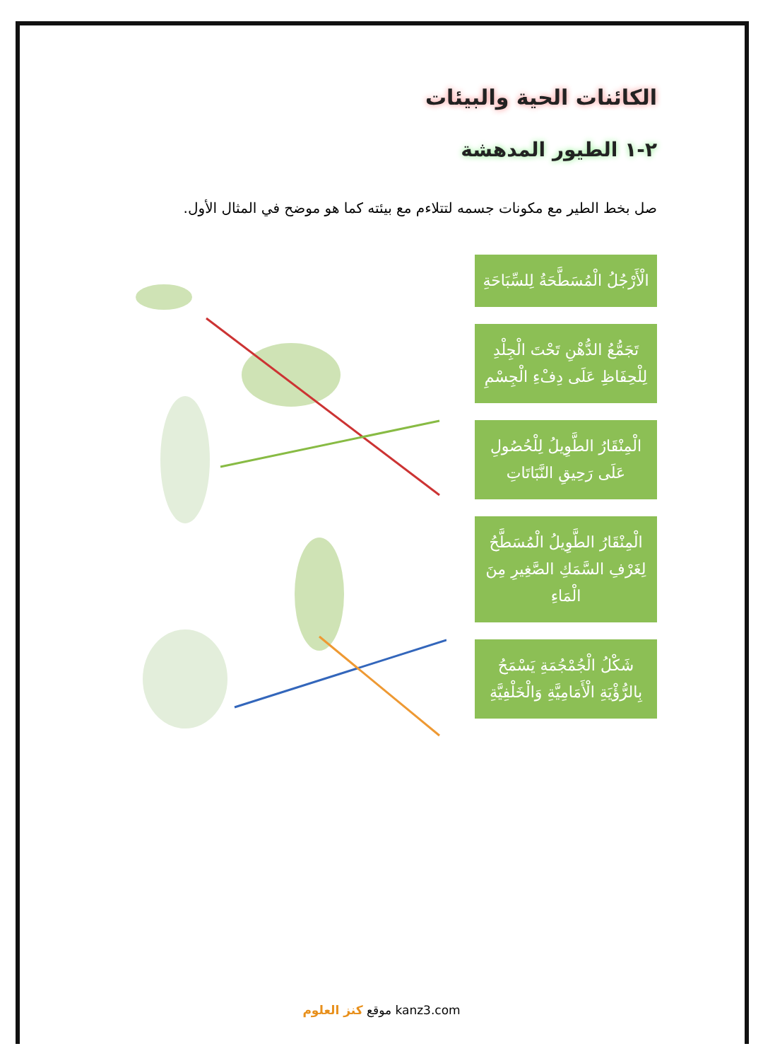الكائنات الحية والبيئات
٢-١ الطيور المدهشة
صل بخط الطير مع مكونات جسمه لتتلاءم مع بيئته كما هو موضح في المثال الأول.
الْأَرْجُلُ الْمُسَطَّحَةُ لِلسِّبَاحَةِ
تَجَمُّعُ الدُّهْنِ تَحْتَ الْجِلْدِ لِلْحِفَاظِ عَلَى دِفْءِ الْجِسْمِ
الْمِنْقَارُ الطَّوِيلُ لِلْحُصُولِ عَلَى رَحِيقِ النَّبَاتَاتِ
الْمِنْقَارُ الطَّوِيلُ الْمُسَطَّحُ لِغَرْفِ السَّمَكِ الصَّغِيرِ مِنَ الْمَاءِ
شَكْلُ الْجُمْجُمَةِ يَسْمَحُ بِالرُّؤْيَةِ الْأَمَامِيَّةِ وَالْخَلْفِيَّةِ
موقع كنز العلوم kanz3.com